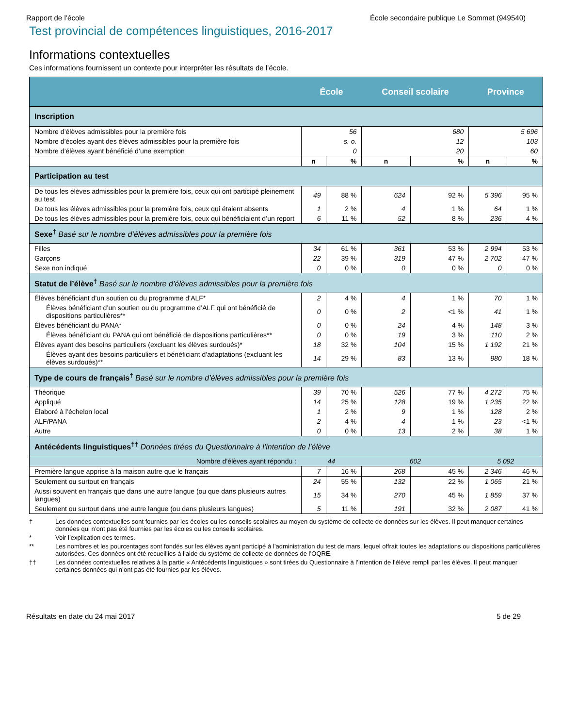Rapport de l’école École secondaire publique Le Sommet (949540)
Test provincial de compétences linguistiques, 2016-2017
Informations contextuelles
Ces informations fournissent un contexte pour interpréter les résultats de l’école.
| | École | | Conseil scolaire | | Province | |
| --- | --- | --- | --- | --- | --- | --- |
| Inscription | | | | | | |
| Nombre d’élèves admissibles pour la première fois | 56 | | 680 | | 5 696 | |
| Nombre d’écoles ayant des élèves admissibles pour la première fois | s. o. | | 12 | | 103 | |
| Nombre d’élèves ayant bénéficié d’une exemption | 0 | | 20 | | 60 | |
| | n | % | n | % | n | % |
| Participation au test | | | | | | |
| De tous les élèves admissibles pour la première fois, ceux qui ont participé pleinement au test | 49 | 88 % | 624 | 92 % | 5 396 | 95 % |
| De tous les élèves admissibles pour la première fois, ceux qui étaient absents | 1 | 2 % | 4 | 1 % | 64 | 1 % |
| De tous les élèves admissibles pour la première fois, ceux qui bénéficiaient d’un report | 6 | 11 % | 52 | 8 % | 236 | 4 % |
| Sexe<sup>†</sup> Basé sur le nombre d’élèves admissibles pour la première fois | | | | | | |
| Filles | 34 | 61 % | 361 | 53 % | 2 994 | 53 % |
| Garçons | 22 | 39 % | 319 | 47 % | 2 702 | 47 % |
| Sexe non indiqué | 0 | 0 % | 0 | 0 % | 0 | 0 % |
| Statut de l’élève<sup>†</sup> Basé sur le nombre d’élèves admissibles pour la première fois | | | | | | |
| Élèves bénéficiant d’un soutien ou du programme d’ALF* | 2 | 4 % | 4 | 1 % | 70 | 1 % |
| Élèves bénéficiant d’un soutien ou du programme d’ALF qui ont bénéficié de dispositions particulières** | 0 | 0 % | 2 | <1 % | 41 | 1 % |
| Élèves bénéficiant du PANA* | 0 | 0 % | 24 | 4 % | 148 | 3 % |
| Élèves bénéficiant du PANA qui ont bénéficié de dispositions particulières** | 0 | 0 % | 19 | 3 % | 110 | 2 % |
| Élèves ayant des besoins particuliers (excluant les élèves surdoués)* | 18 | 32 % | 104 | 15 % | 1 192 | 21 % |
| Élèves ayant des besoins particuliers et bénéficiant d’adaptations (excluant les élèves surdoués)** | 14 | 29 % | 83 | 13 % | 980 | 18 % |
| Type de cours de français<sup>†</sup> Basé sur le nombre d’élèves admissibles pour la première fois | | | | | | |
| Théorique | 39 | 70 % | 526 | 77 % | 4 272 | 75 % |
| Appliqué | 14 | 25 % | 128 | 19 % | 1 235 | 22 % |
| Élaboré à l’échelon local | 1 | 2 % | 9 | 1 % | 128 | 2 % |
| ALF/PANA | 2 | 4 % | 4 | 1 % | 23 | <1 % |
| Autre | 0 | 0 % | 13 | 2 % | 38 | 1 % |
| Antécédents linguistiques<sup>††</sup> Données tirées du Questionnaire à l’intention de l’élève | | | | | | |
| Nombre d’élèves ayant répondu : | 44 | | 602 | | 5 092 | |
| Première langue apprise à la maison autre que le français | 7 | 16 % | 268 | 45 % | 2 346 | 46 % |
| Seulement ou surtout en français | 24 | 55 % | 132 | 22 % | 1 065 | 21 % |
| Aussi souvent en français que dans une autre langue (ou que dans plusieurs autres langues) | 15 | 34 % | 270 | 45 % | 1 859 | 37 % |
| Seulement ou surtout dans une autre langue (ou dans plusieurs langues) | 5 | 11 % | 191 | 32 % | 2 087 | 41 % |
† Les données contextuelles sont fournies par les écoles ou les conseils scolaires au moyen du système de collecte de données sur les élèves. Il peut manquer certaines données qui n’ont pas été fournies par les écoles ou les conseils scolaires.
* Voir l’explication des termes.
** Les nombres et les pourcentages sont fondés sur les élèves ayant participé à l’administration du test de mars, lequel offrait toutes les adaptations ou dispositions particulières autorisées. Ces données ont été recueillies à l’aide du système de collecte de données de l’OQRE.
†† Les données contextuelles relatives à la partie « Antécédents linguistiques » sont tirées du Questionnaire à l’intention de l’élève rempli par les élèves. Il peut manquer certaines données qui n’ont pas été fournies par les élèves.
Résultats en date du 24 mai 2017 5 de 29